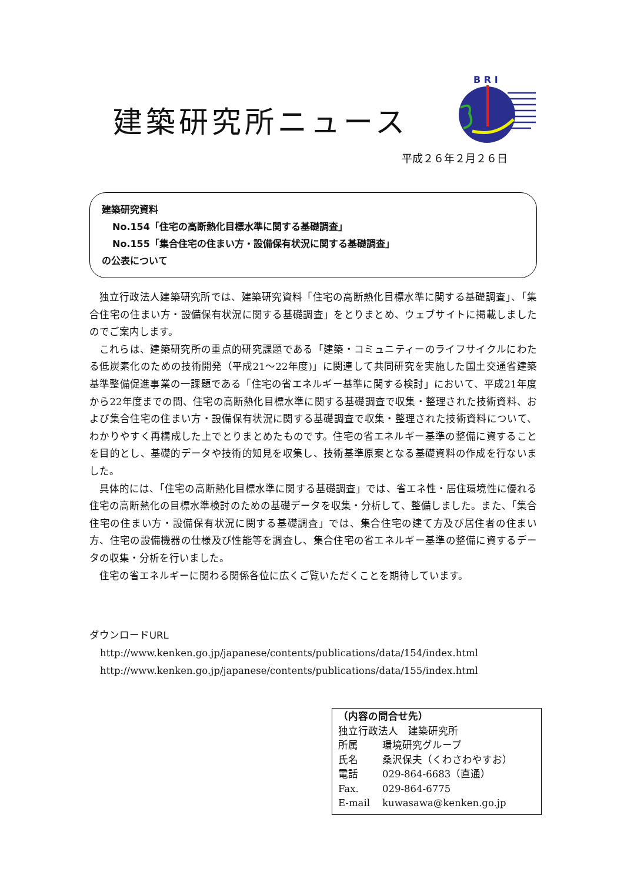建築研究所ニュース
B R I
平成２６年２月２６日
建築研究資料
No.154「住宅の高断熱化目標水準に関する基礎調査」
No.155「集合住宅の住まい方・設備保有状況に関する基礎調査」
の公表について
独立行政法人建築研究所では、建築研究資料「住宅の高断熱化目標水準に関する基礎調査」、「集合住宅の住まい方・設備保有状況に関する基礎調査」をとりまとめ、ウェブサイトに掲載しましたのでご案内します。
これらは、建築研究所の重点的研究課題である「建築・コミュニティーのライフサイクルにわたる低炭素化のための技術開発（平成21～22年度)」に関連して共同研究を実施した国土交通省建築基準整備促進事業の一課題である「住宅の省エネルギー基準に関する検討」において、平成21年度から22年度までの間、住宅の高断熱化目標水準に関する基礎調査で収集・整理された技術資料、および集合住宅の住まい方・設備保有状況に関する基礎調査で収集・整理された技術資料について、わかりやすく再構成した上でとりまとめたものです。住宅の省エネルギー基準の整備に資することを目的とし、基礎的データや技術的知見を収集し、技術基準原案となる基礎資料の作成を行ないました。
具体的には、「住宅の高断熱化目標水準に関する基礎調査」では、省エネ性・居住環境性に優れる住宅の高断熱化の目標水準検討のための基礎データを収集・分析して、整備しました。また、「集合住宅の住まい方・設備保有状況に関する基礎調査」では、集合住宅の建て方及び居住者の住まい方、住宅の設備機器の仕様及び性能等を調査し、集合住宅の省エネルギー基準の整備に資するデータの収集・分析を行いました。
住宅の省エネルギーに関わる関係各位に広くご覧いただくことを期待しています。
ダウンロードURL
http://www.kenken.go.jp/japanese/contents/publications/data/154/index.html
http://www.kenken.go.jp/japanese/contents/publications/data/155/index.html
（内容の問合せ先）
独立行政法人　建築研究所
所属 環境研究グループ
氏名 桑沢保夫（くわさわやすお）
電話 029-864-6683（直通）
Fax. 029-864-6775
E-mail kuwasawa@kenken.go.jp